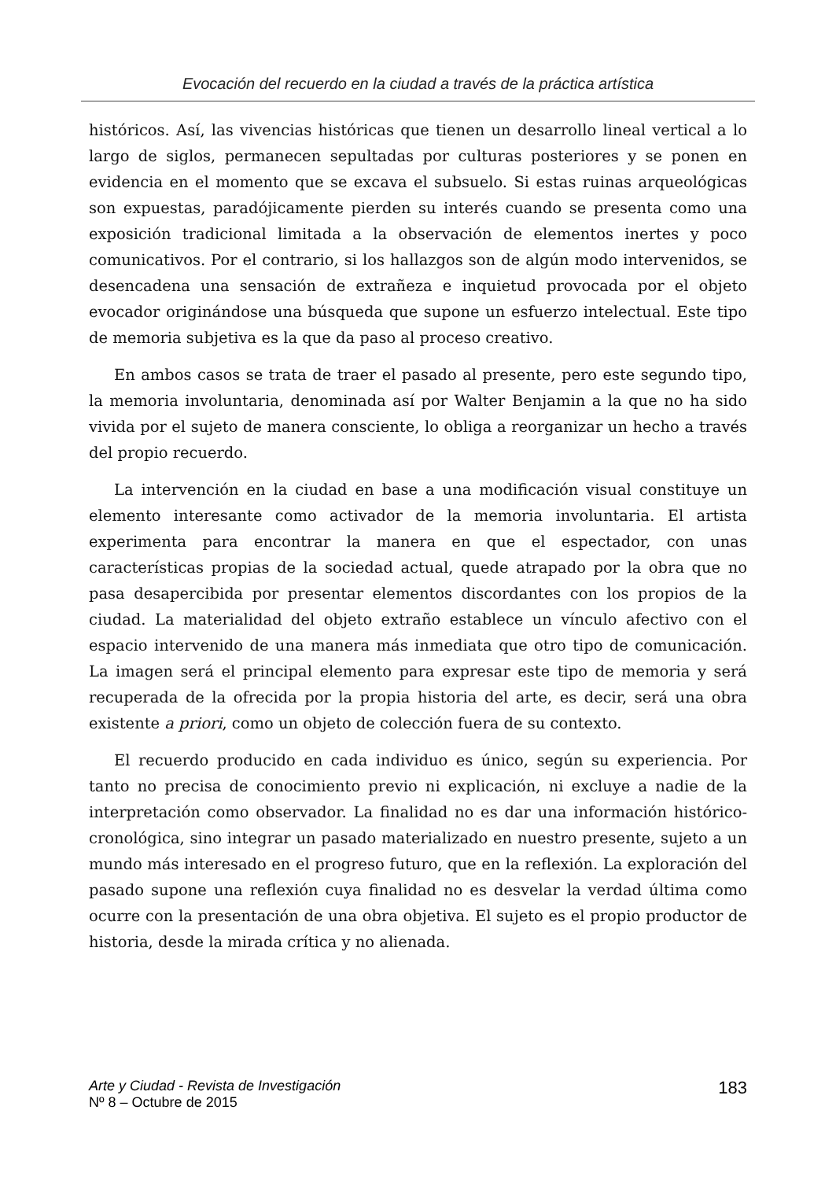Evocación del recuerdo en la ciudad a través de la práctica artística
históricos. Así, las vivencias históricas que tienen un desarrollo lineal vertical a lo largo de siglos, permanecen sepultadas por culturas posteriores y se ponen en evidencia en el momento que se excava el subsuelo. Si estas ruinas arqueológicas son expuestas, paradójicamente pierden su interés cuando se presenta como una exposición tradicional limitada a la observación de elementos inertes y poco comunicativos. Por el contrario, si los hallazgos son de algún modo intervenidos, se desencadena una sensación de extrañeza e inquietud provocada por el objeto evocador originándose una búsqueda que supone un esfuerzo intelectual. Este tipo de memoria subjetiva es la que da paso al proceso creativo.
En ambos casos se trata de traer el pasado al presente, pero este segundo tipo, la memoria involuntaria, denominada así por Walter Benjamin a la que no ha sido vivida por el sujeto de manera consciente, lo obliga a reorganizar un hecho a través del propio recuerdo.
La intervención en la ciudad en base a una modificación visual constituye un elemento interesante como activador de la memoria involuntaria. El artista experimenta para encontrar la manera en que el espectador, con unas características propias de la sociedad actual, quede atrapado por la obra que no pasa desapercibida por presentar elementos discordantes con los propios de la ciudad. La materialidad del objeto extraño establece un vínculo afectivo con el espacio intervenido de una manera más inmediata que otro tipo de comunicación. La imagen será el principal elemento para expresar este tipo de memoria y será recuperada de la ofrecida por la propia historia del arte, es decir, será una obra existente a priori, como un objeto de colección fuera de su contexto.
El recuerdo producido en cada individuo es único, según su experiencia. Por tanto no precisa de conocimiento previo ni explicación, ni excluye a nadie de la interpretación como observador. La finalidad no es dar una información histórico-cronológica, sino integrar un pasado materializado en nuestro presente, sujeto a un mundo más interesado en el progreso futuro, que en la reflexión. La exploración del pasado supone una reflexión cuya finalidad no es desvelar la verdad última como ocurre con la presentación de una obra objetiva. El sujeto es el propio productor de historia, desde la mirada crítica y no alienada.
Arte y Ciudad - Revista de Investigación
Nº 8 – Octubre de 2015
183